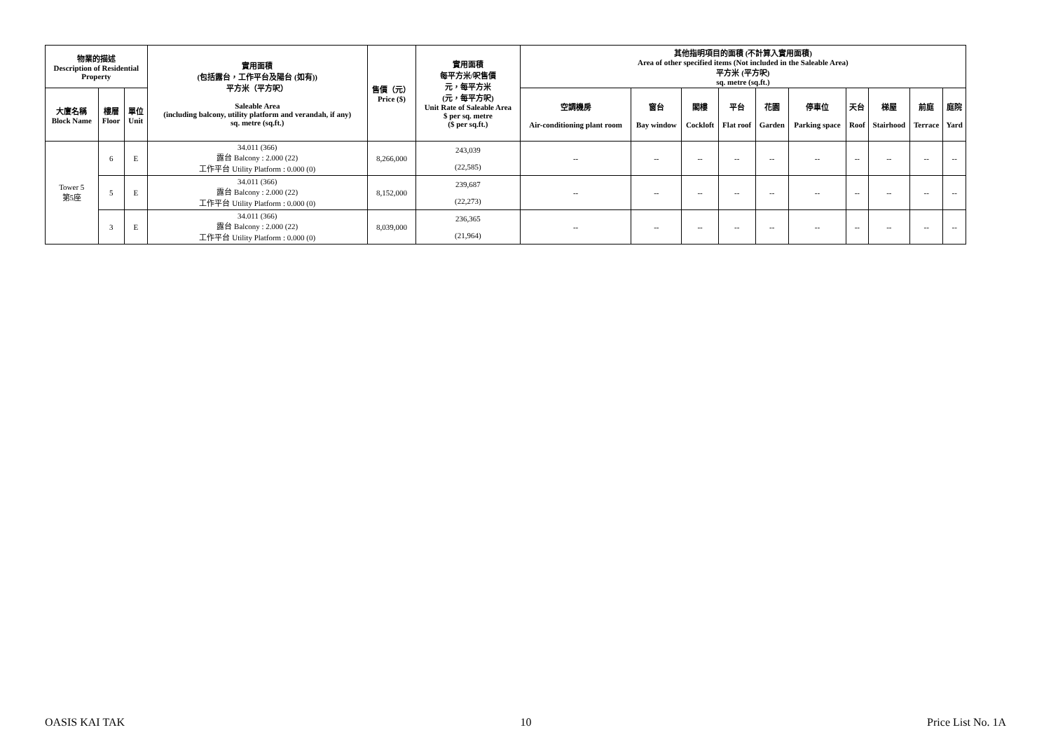| 物業的描述 Description of Residential Property | | | 實用面積 (包括露台，工作平台及陽台 (如有)) 平方米（平方呎） Saleable Area (including balcony, utility platform and verandah, if any) sq. metre (sq.ft.) | 售價（元） Price ($) | 實用面積 每平方米/呎售價 元，每平方米 (元，每平方呎) Unit Rate of Saleable Area $ per sq. metre ($ per sq.ft.) | 其他指明項目的面積 (不計算入實用面積) Area of other specified items (Not included in the Saleable Area) 平方米 (平方呎) sq. metre (sq.ft.) | | | | | | | | | |
| --- | --- | --- | --- | --- | --- | --- | --- | --- | --- | --- | --- | --- | --- | --- | --- |
| 大廈名稱 Block Name | 樓層 Floor | 單位 Unit | | | | 空調機房 Air-conditioning plant room | 窗台 Bay window | 閣樓 Cockloft | 平台 Flat roof | 花園 Garden | 停車位 Parking space | 天台 Roof | 梯屋 Stairhood | 前庭 Terrace | 庭院 Yard |
| Tower 5 第5座 | 6 | E | 34.011 (366) 露台 Balcony : 2.000 (22) 工作平台 Utility Platform : 0.000 (0) | 8,266,000 | 243,039 (22,585) | -- | -- | -- | -- | -- | -- | -- | -- | -- | -- |
| | 5 | E | 34.011 (366) 露台 Balcony : 2.000 (22) 工作平台 Utility Platform : 0.000 (0) | 8,152,000 | 239,687 (22,273) | -- | -- | -- | -- | -- | -- | -- | -- | -- | -- |
| | 3 | E | 34.011 (366) 露台 Balcony : 2.000 (22) 工作平台 Utility Platform : 0.000 (0) | 8,039,000 | 236,365 (21,964) | -- | -- | -- | -- | -- | -- | -- | -- | -- | -- |
OASIS KAI TAK 10 Price List No. 1A